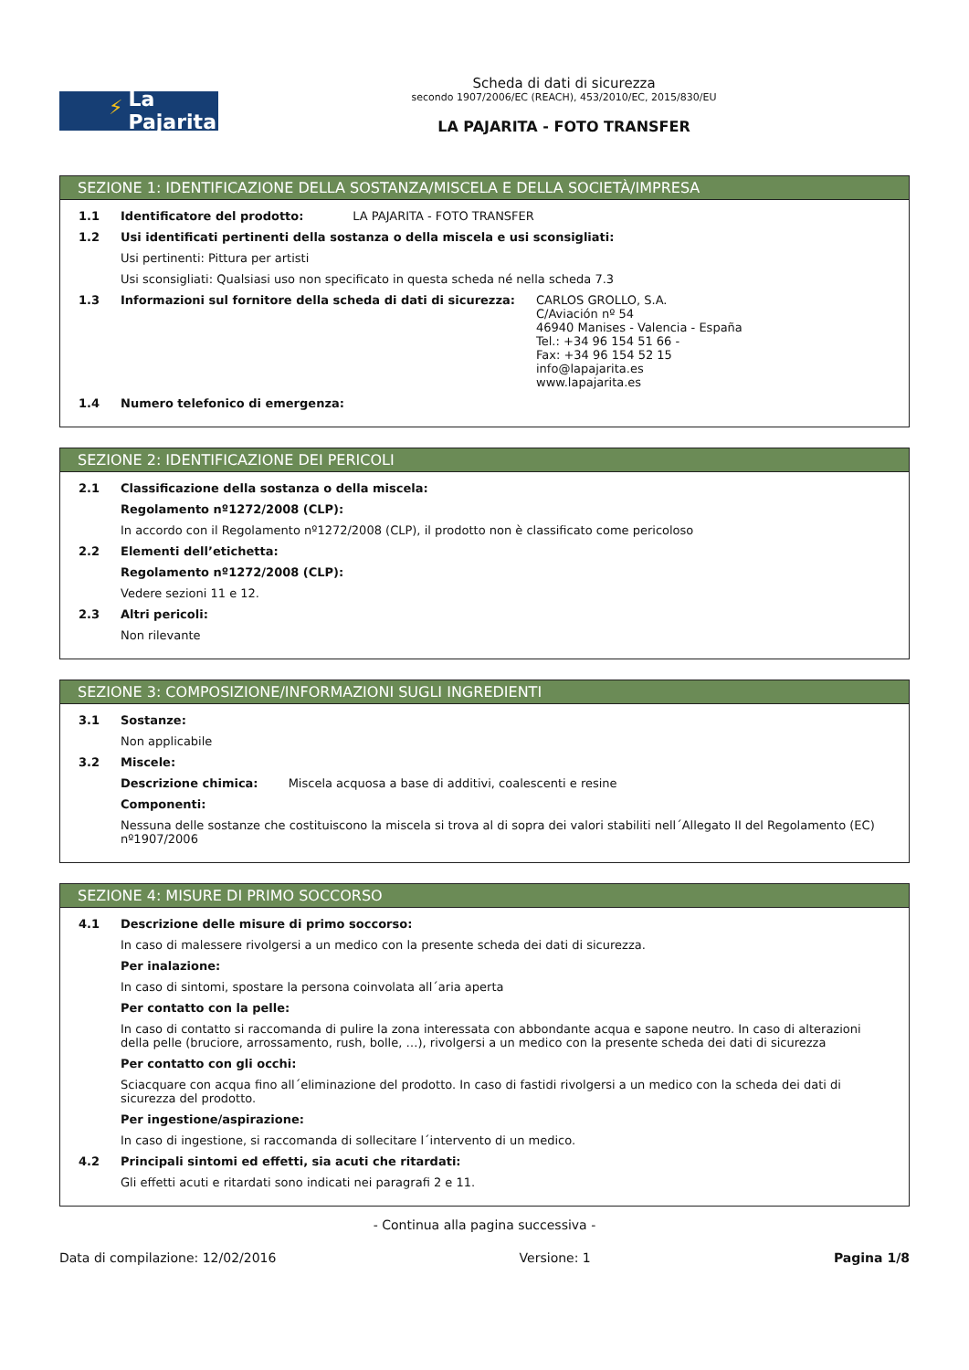⚡ La Pajarita
Scheda di dati di sicurezza
secondo 1907/2006/EC (REACH), 453/2010/EC, 2015/830/EU
LA PAJARITA - FOTO TRANSFER
SEZIONE 1: IDENTIFICAZIONE DELLA SOSTANZA/MISCELA E DELLA SOCIETÀ/IMPRESA
1.1 Identificatore del prodotto: LA PAJARITA - FOTO TRANSFER
1.2 Usi identificati pertinenti della sostanza o della miscela e usi sconsigliati:
Usi pertinenti: Pittura per artisti
Usi sconsigliati: Qualsiasi uso non specificato in questa scheda né nella scheda 7.3
1.3 Informazioni sul fornitore della scheda di dati di sicurezza:
CARLOS GROLLO, S.A.
C/Aviación nº 54
46940 Manises - Valencia - España
Tel.: +34 96 154 51 66 -
Fax: +34 96 154 52 15
info@lapajarita.es
www.lapajarita.es
1.4 Numero telefonico di emergenza:
SEZIONE 2: IDENTIFICAZIONE DEI PERICOLI
2.1 Classificazione della sostanza o della miscela:
Regolamento nº1272/2008 (CLP):
In accordo con il Regolamento nº1272/2008 (CLP), il prodotto non è classificato come pericoloso
2.2 Elementi dell’etichetta:
Regolamento nº1272/2008 (CLP):
Vedere sezioni 11 e 12.
2.3 Altri pericoli:
Non rilevante
SEZIONE 3: COMPOSIZIONE/INFORMAZIONI SUGLI INGREDIENTI
3.1 Sostanze:
Non applicabile
3.2 Miscele:
Descrizione chimica: Miscela acquosa a base di additivi, coalescenti e resine
Componenti:
Nessuna delle sostanze che costituiscono la miscela si trova al di sopra dei valori stabiliti nell´Allegato II del Regolamento (EC) nº1907/2006
SEZIONE 4: MISURE DI PRIMO SOCCORSO
4.1 Descrizione delle misure di primo soccorso:
In caso di malessere rivolgersi a un medico con la presente scheda dei dati di sicurezza.
Per inalazione:
In caso di sintomi, spostare la persona coinvolata all´aria aperta
Per contatto con la pelle:
In caso di contatto si raccomanda di pulire la zona interessata con abbondante acqua e sapone neutro. In caso di alterazioni della pelle (bruciore, arrossamento, rush, bolle, …), rivolgersi a un medico con la presente scheda dei dati di sicurezza
Per contatto con gli occhi:
Sciacquare con acqua fino all´eliminazione del prodotto. In caso di fastidi rivolgersi a un medico con la scheda dei dati di sicurezza del prodotto.
Per ingestione/aspirazione:
In caso di ingestione, si raccomanda di sollecitare l´intervento di un medico.
4.2 Principali sintomi ed effetti, sia acuti che ritardati:
Gli effetti acuti e ritardati sono indicati nei paragrafi 2 e 11.
- Continua alla pagina successiva -
Data di compilazione: 12/02/2016 Versione: 1 Pagina 1/8